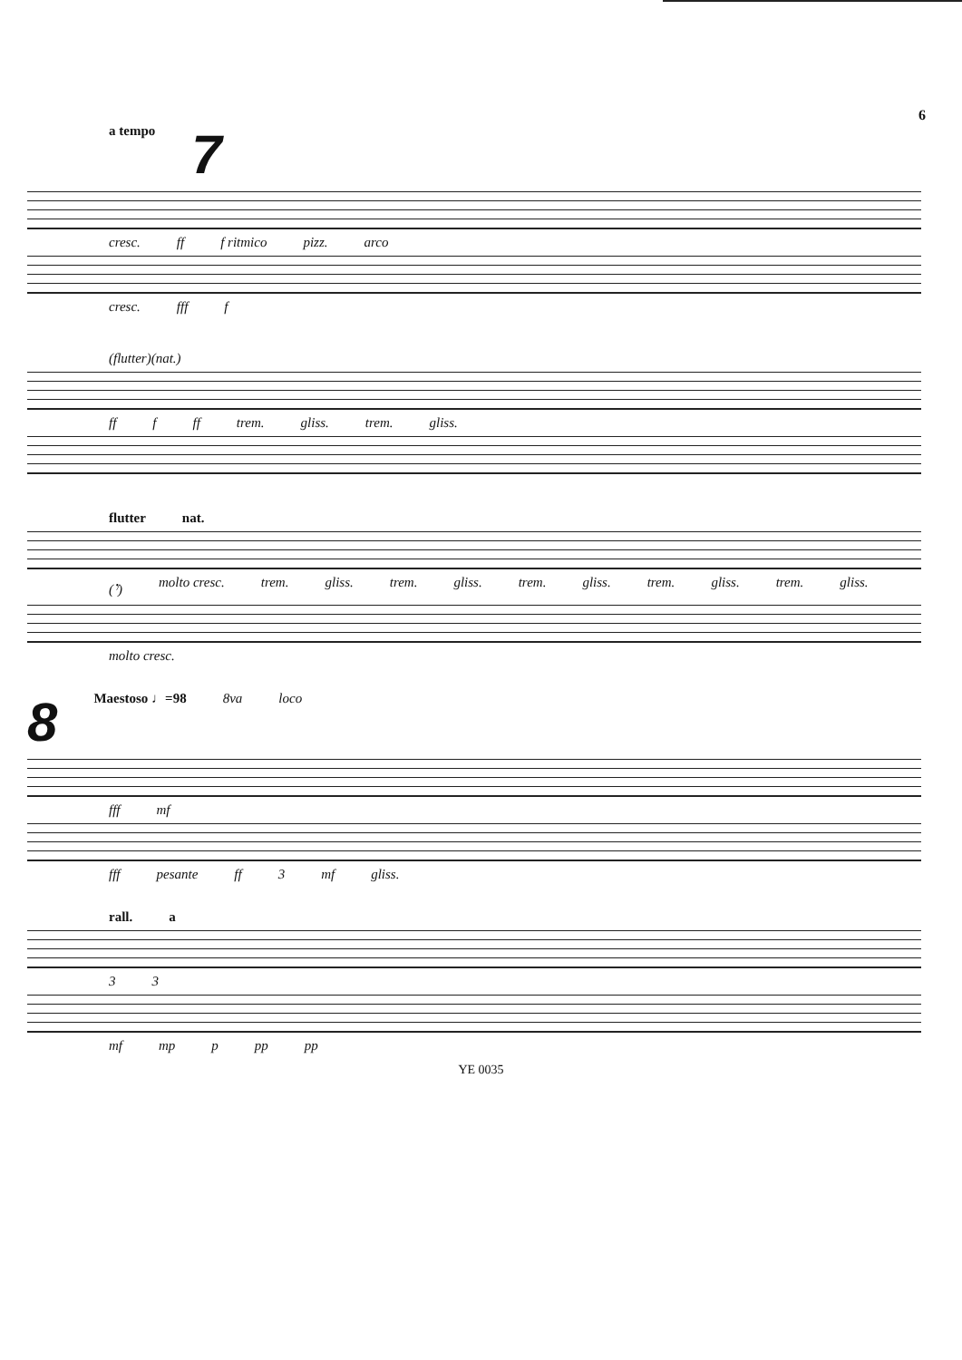6
a tempo 7
cresc. ff f ritmico pizz. arco
cresc. fff f
(flutter)(nat.)
ff f ff trem. gliss. trem. gliss.
flutter nat.
(𝄾) molto cresc. trem. gliss. trem. gliss. trem. gliss. trem. gliss. trem. gliss.
molto cresc.
8 Maestoso ♩=98 8va loco
fff mf
fff pesante ff 3 mf gliss.
rall. a
3 3
mf mp p pp pp
YE 0035